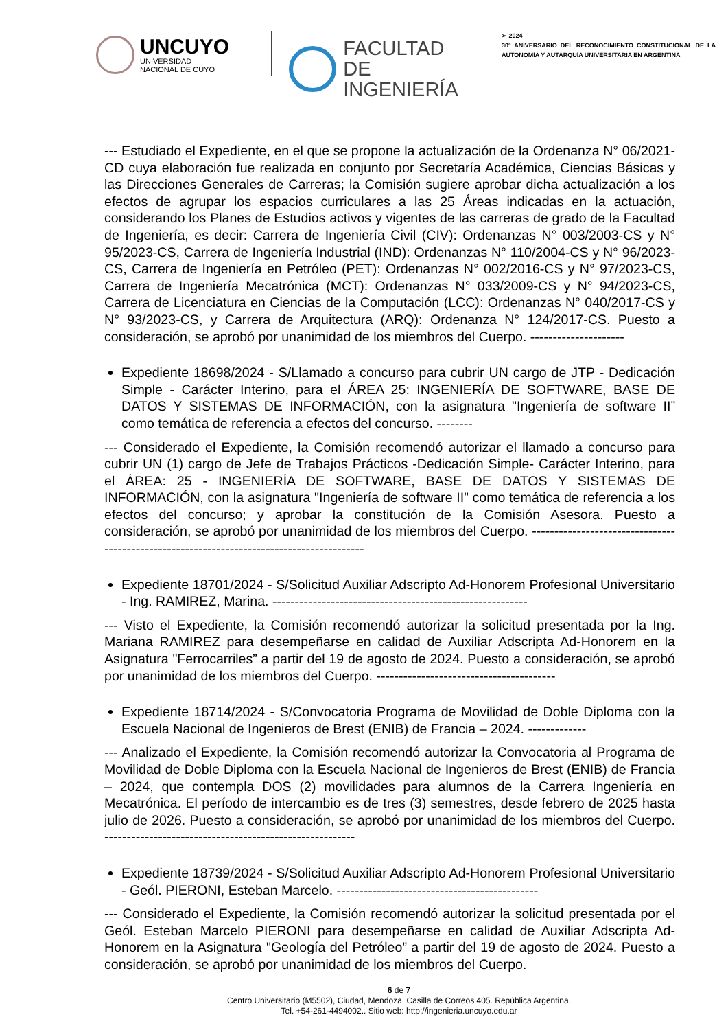UNCUYO
UNIVERSIDAD
NACIONAL DE CUYO
FACULTAD
DE INGENIERÍA
➢ 2024
30° ANIVERSARIO DEL RECONOCIMIENTO CONSTITUCIONAL DE LA AUTONOMÍA Y AUTARQUÍA UNIVERSITARIA EN ARGENTINA
--- Estudiado el Expediente, en el que se propone la actualización de la Ordenanza N° 06/2021-CD cuya elaboración fue realizada en conjunto por Secretaría Académica, Ciencias Básicas y las Direcciones Generales de Carreras; la Comisión sugiere aprobar dicha actualización a los efectos de agrupar los espacios curriculares a las 25 Áreas indicadas en la actuación, considerando los Planes de Estudios activos y vigentes de las carreras de grado de la Facultad de Ingeniería, es decir: Carrera de Ingeniería Civil (CIV): Ordenanzas N° 003/2003-CS y N° 95/2023-CS, Carrera de Ingeniería Industrial (IND): Ordenanzas N° 110/2004-CS y N° 96/2023-CS, Carrera de Ingeniería en Petróleo (PET): Ordenanzas N° 002/2016-CS y N° 97/2023-CS, Carrera de Ingeniería Mecatrónica (MCT): Ordenanzas N° 033/2009-CS y N° 94/2023-CS, Carrera de Licenciatura en Ciencias de la Computación (LCC): Ordenanzas N° 040/2017-CS y N° 93/2023-CS, y Carrera de Arquitectura (ARQ): Ordenanza N° 124/2017-CS. Puesto a consideración, se aprobó por unanimidad de los miembros del Cuerpo. ---------------------
Expediente 18698/2024 - S/Llamado a concurso para cubrir UN cargo de JTP - Dedicación Simple - Carácter Interino, para el ÁREA 25: INGENIERÍA DE SOFTWARE, BASE DE DATOS Y SISTEMAS DE INFORMACIÓN, con la asignatura "Ingeniería de software II” como temática de referencia a efectos del concurso. --------
--- Considerado el Expediente, la Comisión recomendó autorizar el llamado a concurso para cubrir UN (1) cargo de Jefe de Trabajos Prácticos -Dedicación Simple- Carácter Interino, para el ÁREA: 25 - INGENIERÍA DE SOFTWARE, BASE DE DATOS Y SISTEMAS DE INFORMACIÓN, con la asignatura "Ingeniería de software II” como temática de referencia a los efectos del concurso; y aprobar la constitución de la Comisión Asesora. Puesto a consideración, se aprobó por unanimidad de los miembros del Cuerpo. ------------------------------------------------------------------------------------------
Expediente 18701/2024 - S/Solicitud Auxiliar Adscripto Ad-Honorem Profesional Universitario - Ing. RAMIREZ, Marina. ---------------------------------------------------------
--- Visto el Expediente, la Comisión recomendó autorizar la solicitud presentada por la Ing. Mariana RAMIREZ para desempeñarse en calidad de Auxiliar Adscripta Ad-Honorem en la Asignatura "Ferrocarriles” a partir del 19 de agosto de 2024. Puesto a consideración, se aprobó por unanimidad de los miembros del Cuerpo. ----------------------------------------
Expediente 18714/2024 - S/Convocatoria Programa de Movilidad de Doble Diploma con la Escuela Nacional de Ingenieros de Brest (ENIB) de Francia – 2024. -------------
--- Analizado el Expediente, la Comisión recomendó autorizar la Convocatoria al Programa de Movilidad de Doble Diploma con la Escuela Nacional de Ingenieros de Brest (ENIB) de Francia – 2024, que contempla DOS (2) movilidades para alumnos de la Carrera Ingeniería en Mecatrónica. El período de intercambio es de tres (3) semestres, desde febrero de 2025 hasta julio de 2026. Puesto a consideración, se aprobó por unanimidad de los miembros del Cuerpo. --------------------------------------------------------
Expediente 18739/2024 - S/Solicitud Auxiliar Adscripto Ad-Honorem Profesional Universitario - Geól. PIERONI, Esteban Marcelo. ---------------------------------------------
--- Considerado el Expediente, la Comisión recomendó autorizar la solicitud presentada por el Geól. Esteban Marcelo PIERONI para desempeñarse en calidad de Auxiliar Adscripta Ad-Honorem en la Asignatura "Geología del Petróleo” a partir del 19 de agosto de 2024. Puesto a consideración, se aprobó por unanimidad de los miembros del Cuerpo.
6 de 7
Centro Universitario (M5502), Ciudad, Mendoza. Casilla de Correos 405. República Argentina.
Tel. +54-261-4494002.. Sitio web: http://ingenieria.uncuyo.edu.ar